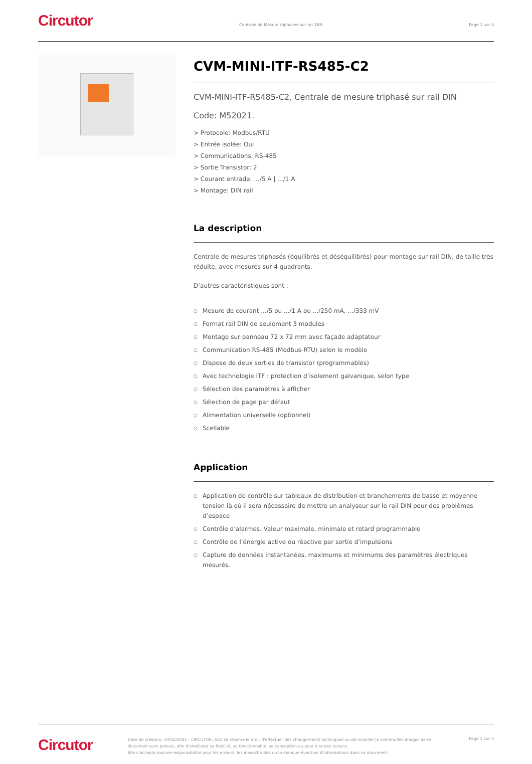Circutor
Centrale de Mesure triphasée sur rail DIN
Page 1 sur 4
CVM-MINI-ITF-RS485-C2
CVM-MINI-ITF-RS485-C2, Centrale de mesure triphasé sur rail DIN
Code: M52021.
> Protocole: Modbus/RTU
> Entrée isolée: Oui
> Communications: RS-485
> Sortie Transistor: 2
> Courant entrada: .../5 A | .../1 A
> Montage: DIN rail
La description
Centrale de mesures triphasés (équilibrés et déséquilibrés) pour montage sur rail DIN, de taille très réduite, avec mesures sur 4 quadrants.
D’autres caractéristiques sont :
○ Mesure de courant .../5 ou .../1 A ou .../250 mA, .../333 mV
○ Format rail DIN de seulement 3 modules
○ Montage sur panneau 72 x 72 mm avec façade adaptateur
○ Communication RS-485 (Modbus-RTU) selon le modèle
○ Dispose de deux sorties de transistor (programmables)
○ Avec technologie ITF : protection d’isolement galvanique, selon type
○ Sélection des paramètres à afficher
○ Sélection de page par défaut
○ Alimentation universelle (optionnel)
○ Scellable
Application
○ Application de contrôle sur tableaux de distribution et branchements de basse et moyenne tension là où il sera nécessaire de mettre un analyseur sur le rail DIN pour des problèmes d’espace
○ Contrôle d’alarmes. Valeur maximale, minimale et retard programmable
○ Contrôle de l’énergie active ou réactive par sortie d’impulsions
○ Capture de données instantanées, maximums et minimums des paramètres électriques mesurés.
Circutor
Date de création: 10/02/2025 - CIRCUTOR, SAU se réserve le droit d'effectuer des changements techniques ou de modifier le contenu/les images de ce document sans préavis, afin d'améliorer sa fiabilité, sa fonctionnalité, sa conception ou pour d'autres raisons.
Elle n'accepte aucune responsabilité pour les erreurs, les inexactitudes ou le manque éventuel d'informations dans ce document.
Page 1 sur 4